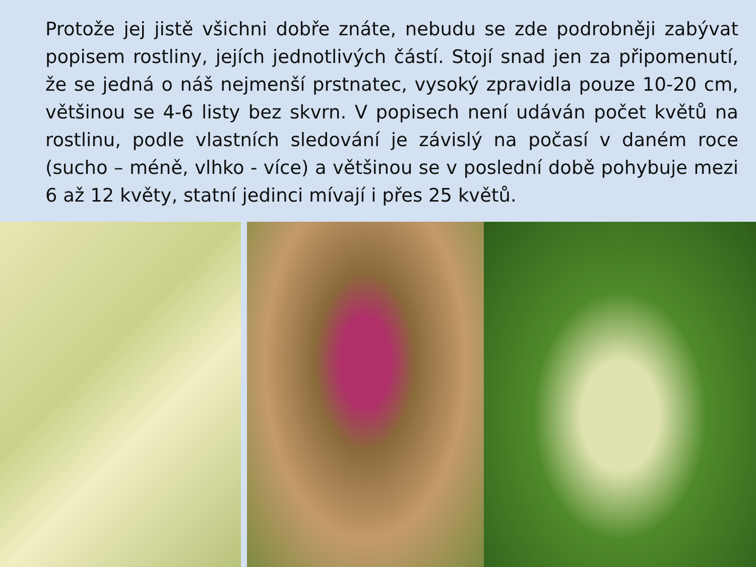Protože jej jistě všichni dobře znáte, nebudu se zde podrobněji zabývat popisem rostliny, jejích jednotlivých částí. Stojí snad jen za připomenutí, že se jedná o náš nejmenší prstnatec, vysoký zpravidla pouze 10-20 cm, většinou se 4-6 listy bez skvrn. V popisech není udáván počet květů na rostlinu, podle vlastních sledování je závislý na počasí v daném roce (sucho – méně, vlhko - více) a většinou se v poslední době pohybuje mezi 6 až 12 květy, statní jedinci mívají i přes 25 květů.